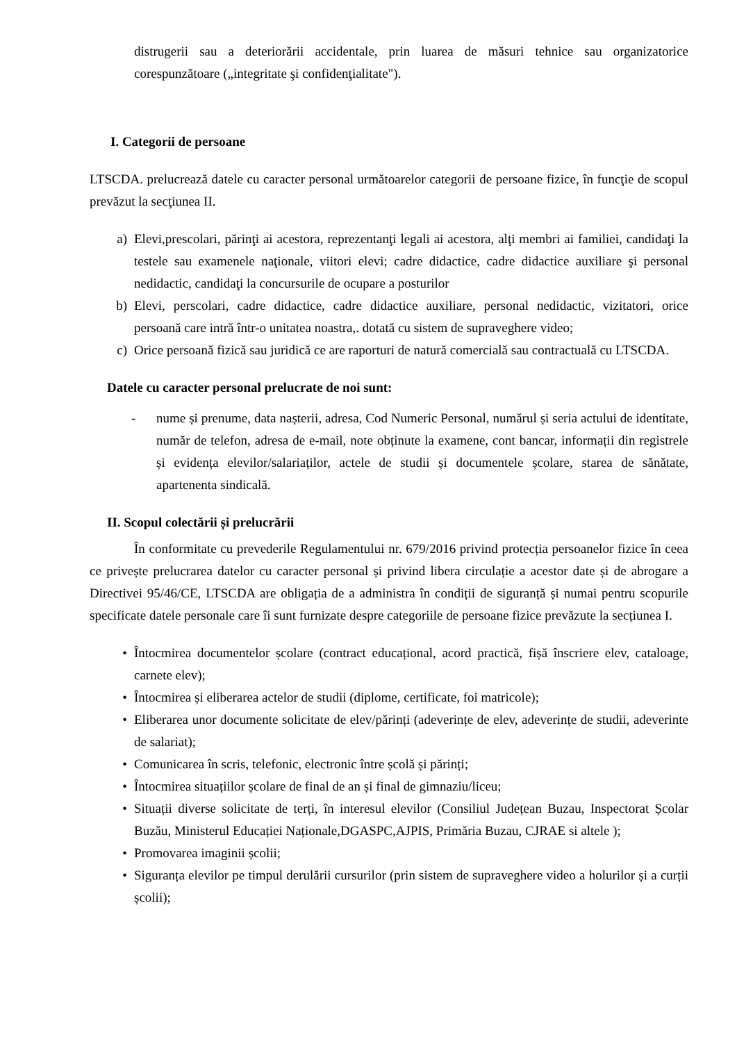distrugerii sau a deteriorării accidentale, prin luarea de măsuri tehnice sau organizatorice corespunzătoare („integritate şi confidenţialitate").
I. Categorii de persoane
LTSCDA. prelucrează datele cu caracter personal următoarelor categorii de persoane fizice, în funcţie de scopul prevăzut la secţiunea II.
a) Elevi,prescolari, părinţi ai acestora, reprezentanţi legali ai acestora, alţi membri ai familiei, candidaţi la testele sau examenele naţionale, viitori elevi; cadre didactice, cadre didactice auxiliare şi personal nedidactic, candidaţi la concursurile de ocupare a posturilor
b) Elevi, perscolari, cadre didactice, cadre didactice auxiliare, personal nedidactic, vizitatori, orice persoană care intră într-o unitatea noastra,. dotată cu sistem de supraveghere video;
c) Orice persoană fizică sau juridică ce are raporturi de natură comercială sau contractuală cu LTSCDA.
Datele cu caracter personal prelucrate de noi sunt:
- nume și prenume, data nașterii, adresa, Cod Numeric Personal, numărul și seria actului de identitate, număr de telefon, adresa de e-mail, note obținute la examene, cont bancar, informații din registrele și evidența elevilor/salariaților, actele de studii și documentele școlare, starea de sănătate, apartenenta sindicală.
II. Scopul colectării și prelucrării
În conformitate cu prevederile Regulamentului nr. 679/2016 privind protecția persoanelor fizice în ceea ce privește prelucrarea datelor cu caracter personal și privind libera circulație a acestor date și de abrogare a Directivei 95/46/CE, LTSCDA are obligația de a administra în condiții de siguranță și numai pentru scopurile specificate datele personale care îi sunt furnizate despre categoriile de persoane fizice prevăzute la secțiunea I.
• Întocmirea documentelor școlare (contract educațional, acord practică, fișă înscriere elev, cataloage, carnete elev);
• Întocmirea și eliberarea actelor de studii (diplome, certificate, foi matricole);
• Eliberarea unor documente solicitate de elev/părinți (adeverințe de elev, adeverințe de studii, adeverinte de salariat);
• Comunicarea în scris, telefonic, electronic între școlă și părinți;
• Întocmirea situațiilor școlare de final de an și final de gimnaziu/liceu;
• Situații diverse solicitate de terți, în interesul elevilor (Consiliul Județean Buzau, Inspectorat Școlar Buzău, Ministerul Educației Naționale,DGASPC,AJPIS, Primăria Buzau, CJRAE si altele );
• Promovarea imaginii școlii;
• Siguranța elevilor pe timpul derulării cursurilor (prin sistem de supraveghere video a holurilor și a curții școlii);